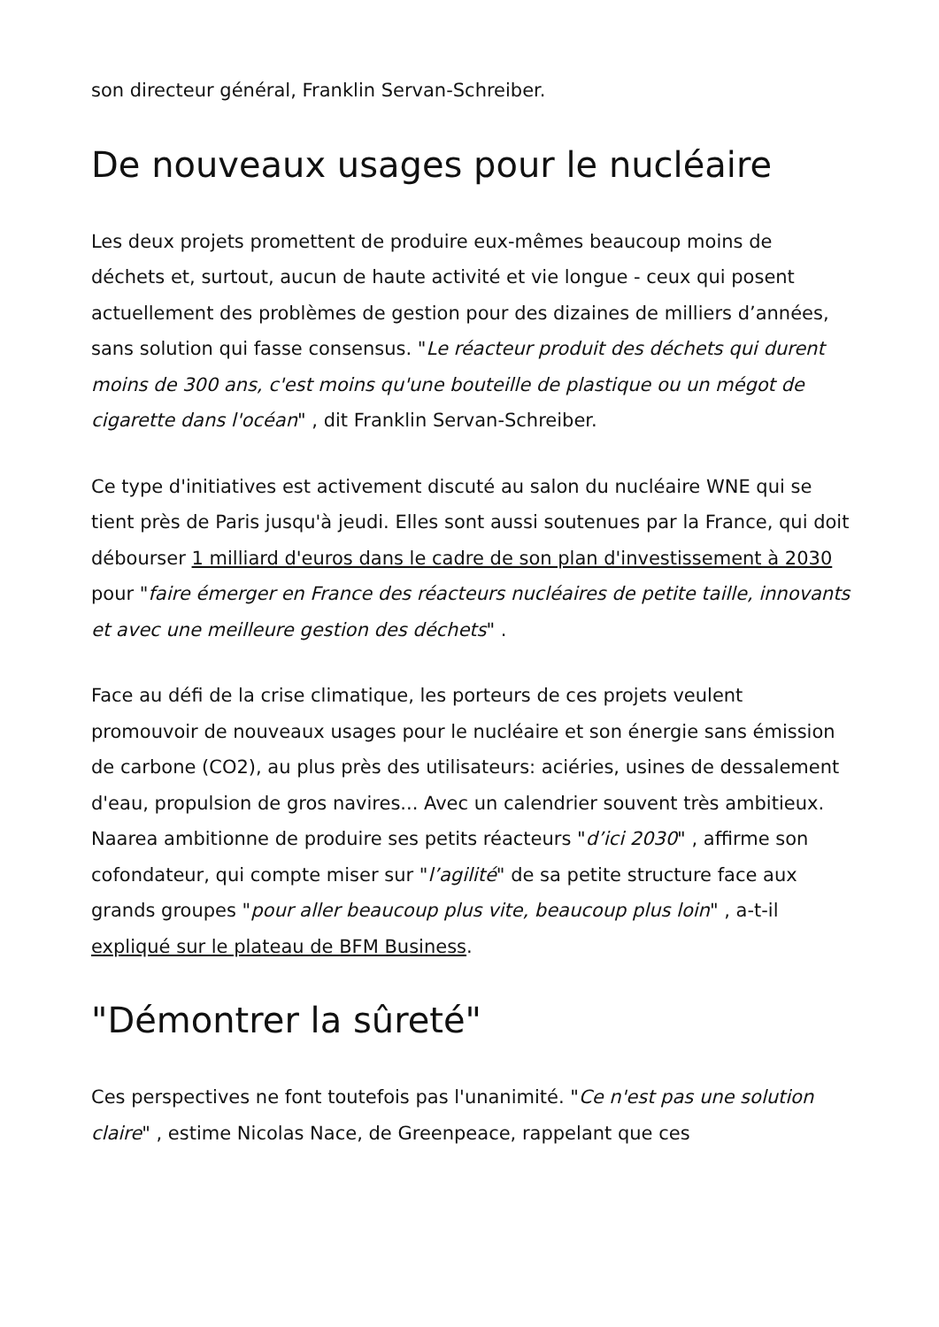son directeur général, Franklin Servan-Schreiber.
De nouveaux usages pour le nucléaire
Les deux projets promettent de produire eux-mêmes beaucoup moins de déchets et, surtout, aucun de haute activité et vie longue - ceux qui posent actuellement des problèmes de gestion pour des dizaines de milliers d’années, sans solution qui fasse consensus. "Le réacteur produit des déchets qui durent moins de 300 ans, c'est moins qu'une bouteille de plastique ou un mégot de cigarette dans l'océan" , dit Franklin Servan-Schreiber.
Ce type d'initiatives est activement discuté au salon du nucléaire WNE qui se tient près de Paris jusqu'à jeudi. Elles sont aussi soutenues par la France, qui doit débourser 1 milliard d'euros dans le cadre de son plan d'investissement à 2030 pour "faire émerger en France des réacteurs nucléaires de petite taille, innovants et avec une meilleure gestion des déchets" .
Face au défi de la crise climatique, les porteurs de ces projets veulent promouvoir de nouveaux usages pour le nucléaire et son énergie sans émission de carbone (CO2), au plus près des utilisateurs: aciéries, usines de dessalement d'eau, propulsion de gros navires... Avec un calendrier souvent très ambitieux. Naarea ambitionne de produire ses petits réacteurs "d’ici 2030" , affirme son cofondateur, qui compte miser sur "l’agilité" de sa petite structure face aux grands groupes "pour aller beaucoup plus vite, beaucoup plus loin" , a-t-il expliqué sur le plateau de BFM Business.
"Démontrer la sûreté"
Ces perspectives ne font toutefois pas l'unanimité. "Ce n'est pas une solution claire" , estime Nicolas Nace, de Greenpeace, rappelant que ces